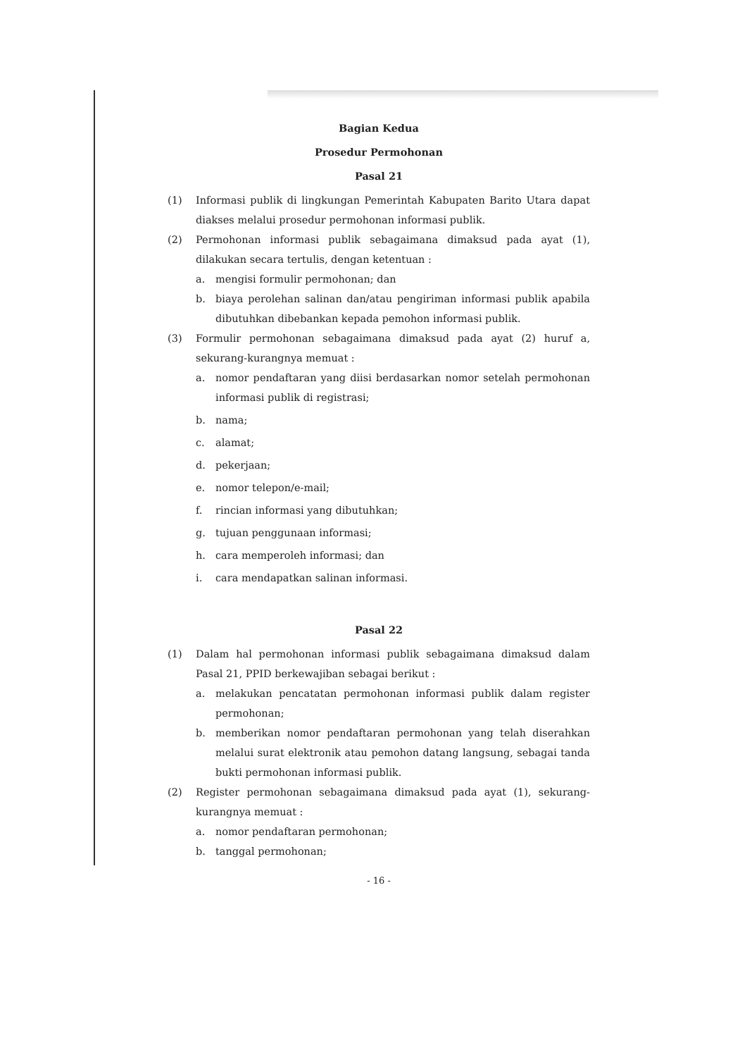Bagian Kedua
Prosedur Permohonan
Pasal 21
(1) Informasi publik di lingkungan Pemerintah Kabupaten Barito Utara dapat diakses melalui prosedur permohonan informasi publik.
(2) Permohonan informasi publik sebagaimana dimaksud pada ayat (1), dilakukan secara tertulis, dengan ketentuan :
a. mengisi formulir permohonan; dan
b. biaya perolehan salinan dan/atau pengiriman informasi publik apabila dibutuhkan dibebankan kepada pemohon informasi publik.
(3) Formulir permohonan sebagaimana dimaksud pada ayat (2) huruf a, sekurang-kurangnya memuat :
a. nomor pendaftaran yang diisi berdasarkan nomor setelah permohonan informasi publik di registrasi;
b. nama;
c. alamat;
d. pekerjaan;
e. nomor telepon/e-mail;
f. rincian informasi yang dibutuhkan;
g. tujuan penggunaan informasi;
h. cara memperoleh informasi; dan
i. cara mendapatkan salinan informasi.
Pasal 22
(1) Dalam hal permohonan informasi publik sebagaimana dimaksud dalam Pasal 21, PPID berkewajiban sebagai berikut :
a. melakukan pencatatan permohonan informasi publik dalam register permohonan;
b. memberikan nomor pendaftaran permohonan yang telah diserahkan melalui surat elektronik atau pemohon datang langsung, sebagai tanda bukti permohonan informasi publik.
(2) Register permohonan sebagaimana dimaksud pada ayat (1), sekurang- kurangnya memuat :
a. nomor pendaftaran permohonan;
b. tanggal permohonan;
- 16 -